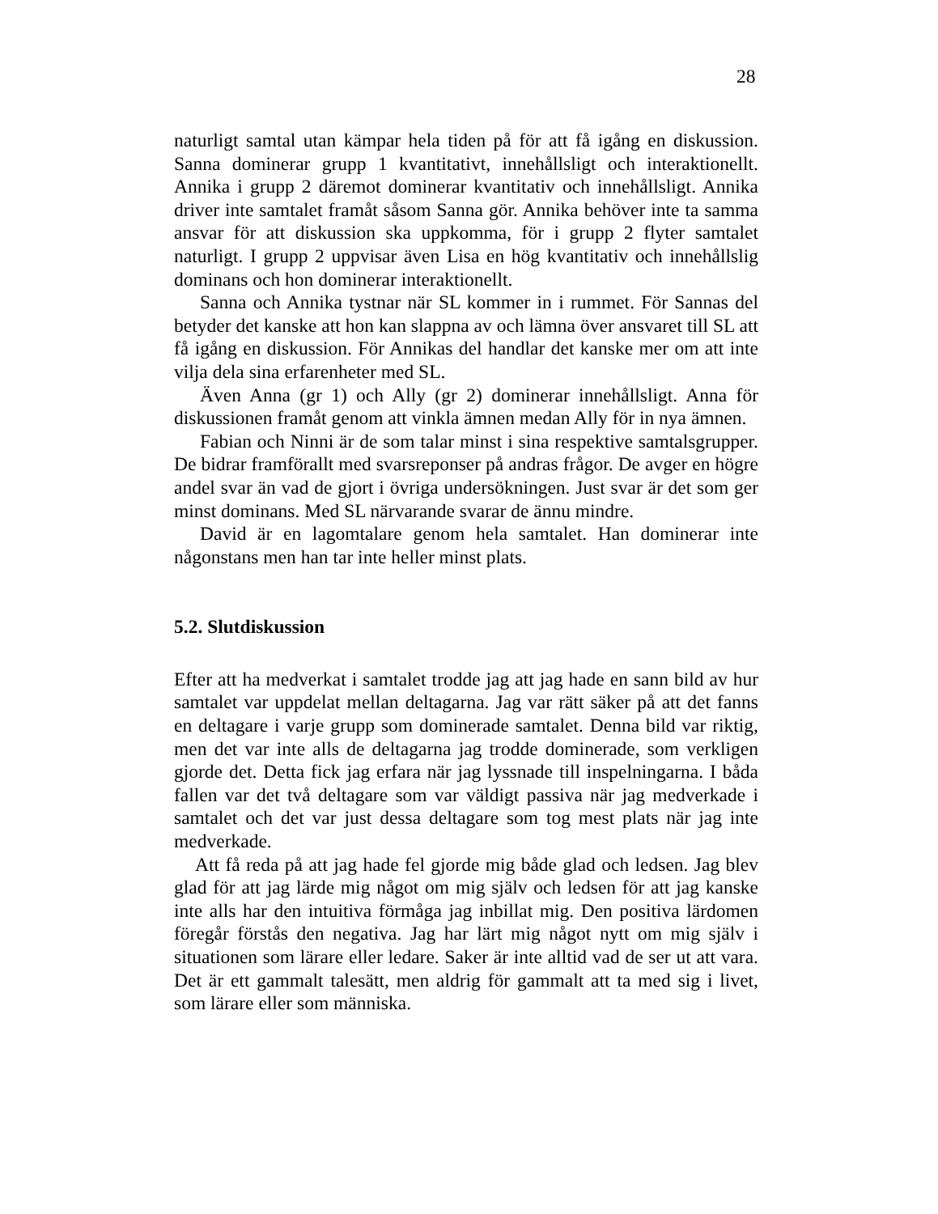28
naturligt samtal utan kämpar hela tiden på för att få igång en diskussion. Sanna dominerar grupp 1 kvantitativt, innehållsligt och interaktionellt. Annika i grupp 2 däremot dominerar kvantitativ och innehållsligt. Annika driver inte samtalet framåt såsom Sanna gör. Annika behöver inte ta samma ansvar för att diskussion ska uppkomma, för i grupp 2 flyter samtalet naturligt. I grupp 2 uppvisar även Lisa en hög kvantitativ och innehållslig dominans och hon dominerar interaktionellt.
Sanna och Annika tystnar när SL kommer in i rummet. För Sannas del betyder det kanske att hon kan slappna av och lämna över ansvaret till SL att få igång en diskussion. För Annikas del handlar det kanske mer om att inte vilja dela sina erfarenheter med SL.
Även Anna (gr 1) och Ally (gr 2) dominerar innehållsligt. Anna för diskussionen framåt genom att vinkla ämnen medan Ally för in nya ämnen.
Fabian och Ninni är de som talar minst i sina respektive samtalsgrupper. De bidrar framförallt med svarsreponser på andras frågor. De avger en högre andel svar än vad de gjort i övriga undersökningen. Just svar är det som ger minst dominans. Med SL närvarande svarar de ännu mindre.
David är en lagomtalare genom hela samtalet. Han dominerar inte någonstans men han tar inte heller minst plats.
5.2. Slutdiskussion
Efter att ha medverkat i samtalet trodde jag att jag hade en sann bild av hur samtalet var uppdelat mellan deltagarna. Jag var rätt säker på att det fanns en deltagare i varje grupp som dominerade samtalet. Denna bild var riktig, men det var inte alls de deltagarna jag trodde dominerade, som verkligen gjorde det. Detta fick jag erfara när jag lyssnade till inspelningarna. I båda fallen var det två deltagare som var väldigt passiva när jag medverkade i samtalet och det var just dessa deltagare som tog mest plats när jag inte medverkade.
Att få reda på att jag hade fel gjorde mig både glad och ledsen. Jag blev glad för att jag lärde mig något om mig själv och ledsen för att jag kanske inte alls har den intuitiva förmåga jag inbillat mig. Den positiva lärdomen föregår förstås den negativa. Jag har lärt mig något nytt om mig själv i situationen som lärare eller ledare. Saker är inte alltid vad de ser ut att vara. Det är ett gammalt talesätt, men aldrig för gammalt att ta med sig i livet, som lärare eller som människa.